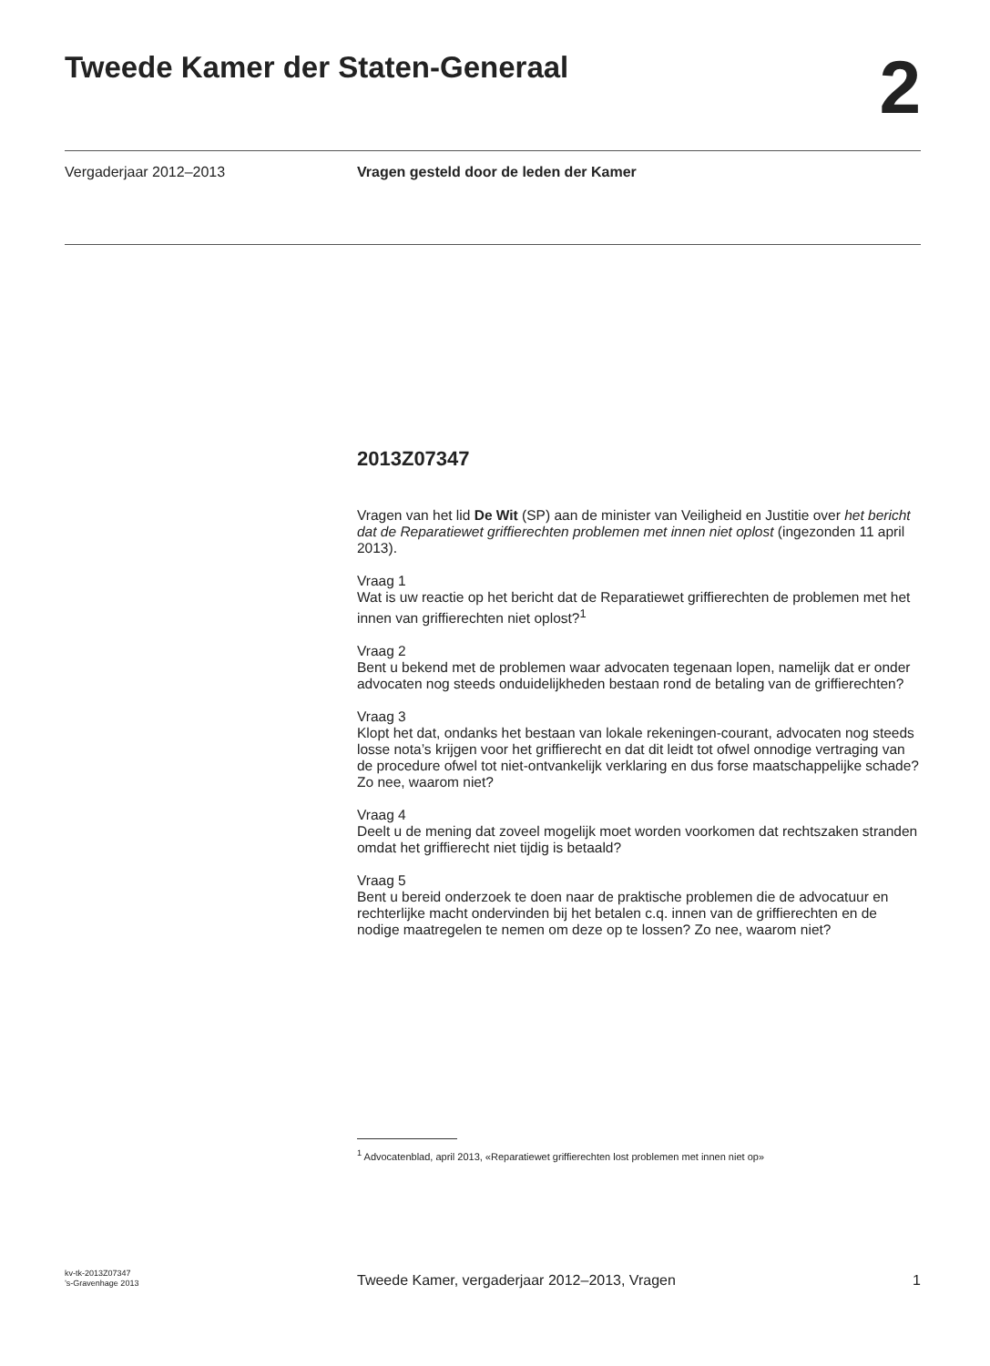Tweede Kamer der Staten-Generaal
2
Vergaderjaar 2012–2013 Vragen gesteld door de leden der Kamer
2013Z07347
Vragen van het lid De Wit (SP) aan de minister van Veiligheid en Justitie over het bericht dat de Reparatiewet griffierechten problemen met innen niet oplost (ingezonden 11 april 2013).
Vraag 1
Wat is uw reactie op het bericht dat de Reparatiewet griffierechten de problemen met het innen van griffierechten niet oplost?<sup>1</sup>
Vraag 2
Bent u bekend met de problemen waar advocaten tegenaan lopen, namelijk dat er onder advocaten nog steeds onduidelijkheden bestaan rond de betaling van de griffierechten?
Vraag 3
Klopt het dat, ondanks het bestaan van lokale rekeningen-courant, advocaten nog steeds losse nota’s krijgen voor het griffierecht en dat dit leidt tot ofwel onnodige vertraging van de procedure ofwel tot niet-ontvankelijk verklaring en dus forse maatschappelijke schade? Zo nee, waarom niet?
Vraag 4
Deelt u de mening dat zoveel mogelijk moet worden voorkomen dat rechtszaken stranden omdat het griffierecht niet tijdig is betaald?
Vraag 5
Bent u bereid onderzoek te doen naar de praktische problemen die de advocatuur en rechterlijke macht ondervinden bij het betalen c.q. innen van de griffierechten en de nodige maatregelen te nemen om deze op te lossen? Zo nee, waarom niet?
<sup>1</sup> Advocatenblad, april 2013, «Reparatiewet griffierechten lost problemen met innen niet op»
kv-tk-2013Z07347
’s-Gravenhage 2013
Tweede Kamer, vergaderjaar 2012–2013, Vragen
1